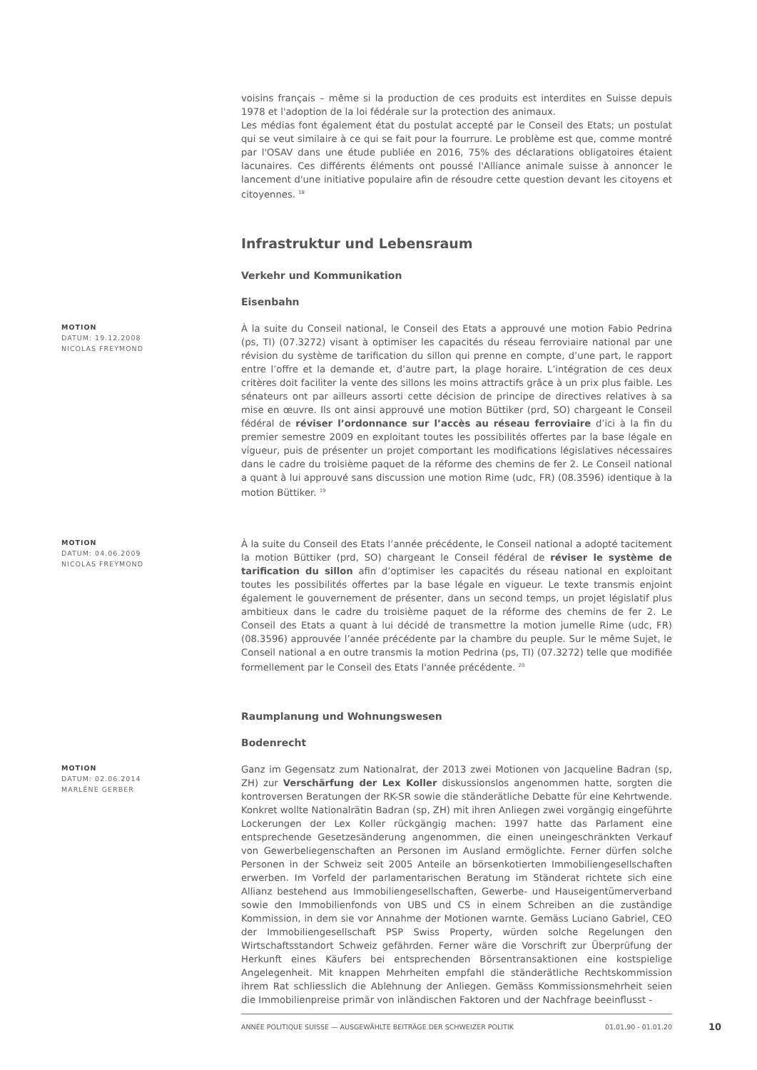voisins français – même si la production de ces produits est interdites en Suisse depuis 1978 et l'adoption de la loi fédérale sur la protection des animaux.
Les médias font également état du postulat accepté par le Conseil des Etats; un postulat qui se veut similaire à ce qui se fait pour la fourrure. Le problème est que, comme montré par l'OSAV dans une étude publiée en 2016, 75% des déclarations obligatoires étaient lacunaires. Ces différents éléments ont poussé l'Alliance animale suisse à annoncer le lancement d'une initiative populaire afin de résoudre cette question devant les citoyens et citoyennes. <sup>18</sup>
Infrastruktur und Lebensraum
Verkehr und Kommunikation
Eisenbahn
MOTION
DATUM: 19.12.2008
NICOLAS FREYMOND
À la suite du Conseil national, le Conseil des Etats a approuvé une motion Fabio Pedrina (ps, TI) (07.3272) visant à optimiser les capacités du réseau ferroviaire national par une révision du système de tarification du sillon qui prenne en compte, d’une part, le rapport entre l’offre et la demande et, d’autre part, la plage horaire. L’intégration de ces deux critères doit faciliter la vente des sillons les moins attractifs grâce à un prix plus faible. Les sénateurs ont par ailleurs assorti cette décision de principe de directives relatives à sa mise en œuvre. Ils ont ainsi approuvé une motion Büttiker (prd, SO) chargeant le Conseil fédéral de réviser l’ordonnance sur l’accès au réseau ferroviaire d’ici à la fin du premier semestre 2009 en exploitant toutes les possibilités offertes par la base légale en vigueur, puis de présenter un projet comportant les modifications législatives nécessaires dans le cadre du troisième paquet de la réforme des chemins de fer 2. Le Conseil national a quant à lui approuvé sans discussion une motion Rime (udc, FR) (08.3596) identique à la motion Büttiker. <sup>19</sup>
MOTION
DATUM: 04.06.2009
NICOLAS FREYMOND
À la suite du Conseil des Etats l’année précédente, le Conseil national a adopté tacitement la motion Büttiker (prd, SO) chargeant le Conseil fédéral de réviser le système de tarification du sillon afin d’optimiser les capacités du réseau national en exploitant toutes les possibilités offertes par la base légale en vigueur. Le texte transmis enjoint également le gouvernement de présenter, dans un second temps, un projet législatif plus ambitieux dans le cadre du troisième paquet de la réforme des chemins de fer 2. Le Conseil des Etats a quant à lui décidé de transmettre la motion jumelle Rime (udc, FR) (08.3596) approuvée l’année précédente par la chambre du peuple. Sur le même Sujet, le Conseil national a en outre transmis la motion Pedrina (ps, TI) (07.3272) telle que modifiée formellement par le Conseil des Etats l'année précédente. <sup>20</sup>
Raumplanung und Wohnungswesen
Bodenrecht
MOTION
DATUM: 02.06.2014
MARLÈNE GERBER
Ganz im Gegensatz zum Nationalrat, der 2013 zwei Motionen von Jacqueline Badran (sp, ZH) zur Verschärfung der Lex Koller diskussionslos angenommen hatte, sorgten die kontroversen Beratungen der RK-SR sowie die ständerätliche Debatte für eine Kehrtwende. Konkret wollte Nationalrätin Badran (sp, ZH) mit ihren Anliegen zwei vorgängig eingeführte Lockerungen der Lex Koller rückgängig machen: 1997 hatte das Parlament eine entsprechende Gesetzesänderung angenommen, die einen uneingeschränkten Verkauf von Gewerbeliegenschaften an Personen im Ausland ermöglichte. Ferner dürfen solche Personen in der Schweiz seit 2005 Anteile an börsenkotierten Immobiliengesellschaften erwerben. Im Vorfeld der parlamentarischen Beratung im Ständerat richtete sich eine Allianz bestehend aus Immobiliengesellschaften, Gewerbe- und Hauseigentümerverband sowie den Immobilienfonds von UBS und CS in einem Schreiben an die zuständige Kommission, in dem sie vor Annahme der Motionen warnte. Gemäss Luciano Gabriel, CEO der Immobiliengesellschaft PSP Swiss Property, würden solche Regelungen den Wirtschaftsstandort Schweiz gefährden. Ferner wäre die Vorschrift zur Überprüfung der Herkunft eines Käufers bei entsprechenden Börsentransaktionen eine kostspielige Angelegenheit. Mit knappen Mehrheiten empfahl die ständerätliche Rechtskommission ihrem Rat schliesslich die Ablehnung der Anliegen. Gemäss Kommissionsmehrheit seien die Immobilienpreise primär von inländischen Faktoren und der Nachfrage beeinflusst -
ANNÉE POLITIQUE SUISSE — AUSGEWÄHLTE BEITRÄGE DER SCHWEIZER POLITIK 01.01.90 - 01.01.20
10